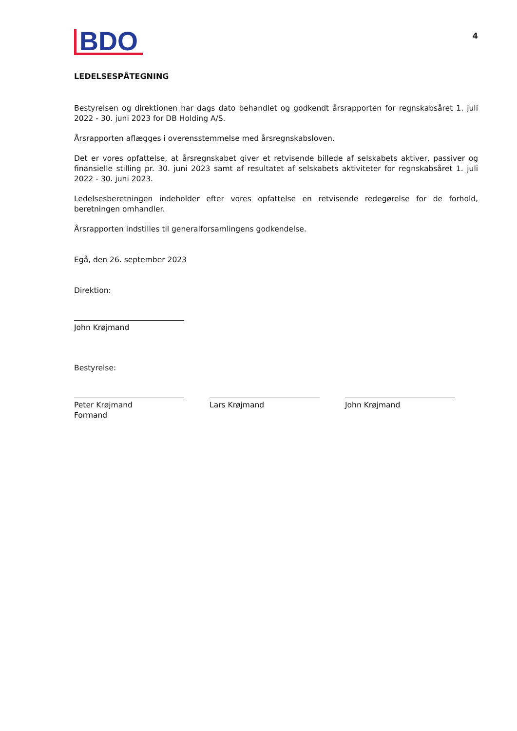BDO
4
LEDELSESPÅTEGNING
Bestyrelsen og direktionen har dags dato behandlet og godkendt årsrapporten for regnskabsåret 1. juli 2022 - 30. juni 2023 for DB Holding A/S.
Årsrapporten aflægges i overensstemmelse med årsregnskabsloven.
Det er vores opfattelse, at årsregnskabet giver et retvisende billede af selskabets aktiver, passiver og finansielle stilling pr. 30. juni 2023 samt af resultatet af selskabets aktiviteter for regnskabsåret 1. juli 2022 - 30. juni 2023.
Ledelsesberetningen indeholder efter vores opfattelse en retvisende redegørelse for de forhold, beretningen omhandler.
Årsrapporten indstilles til generalforsamlingens godkendelse.
Egå, den 26. september 2023
Direktion:
John Krøjmand
Bestyrelse:
Peter Krøjmand
Formand
Lars Krøjmand John Krøjmand